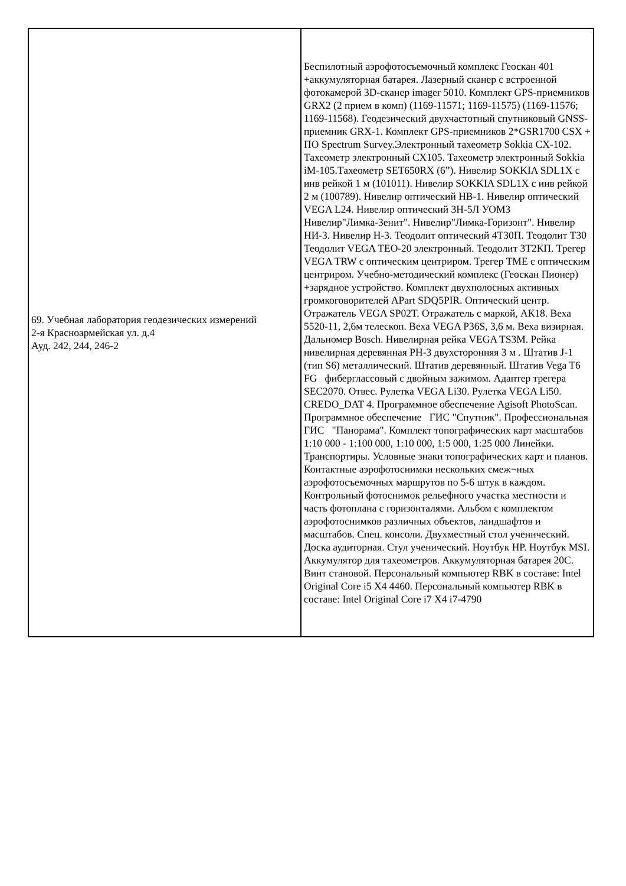| 69. Учебная лаборатория геодезических измерений 2-я Красноармейская ул. д.4 Ауд. 242, 244, 246-2 | Беспилотный аэрофотосъемочный комплекс Геоскан 401 +аккумуляторная батарея. Лазерный сканер с встроенной фотокамерой 3D-сканер imager 5010. Комплект GPS-приемников GRX2 (2 прием в комп) (1169-11571; 1169-11575) (1169-11576; 1169-11568). Геодезический двухчастотный спутниковый GNSS-приемник GRX-1. Комплект GPS-приемников 2*GSR1700 CSX + ПО Spectrum Survey.Электронный тахеометр Sokkia CX-102. Тахеометр электронный CX105. Тахеометр электронный Sokkia iM-105.Тахеометр SET650RX (6”). Нивелир SOKKIA SDL1X с инв рейкой 1 м (101011). Нивелир SOKKIA SDL1X с инв рейкой 2 м (100789). Нивелир оптический НВ-1. Нивелир оптический VEGA L24. Нивелир оптический 3Н-5Л УОМЗ Нивелир"Лимка-Зенит". Нивелир"Лимка-Горизонт". Нивелир НИ-3. Нивелир Н-3. Теодолит оптический 4Т30П. Теодолит Т30 Теодолит VEGA TEO-20 электронный. Теодолит 3Т2КП. Трегер VEGA TRW с оптическим центриром. Трегер ТМЕ с оптическим центриром. Учебно-методический комплекс (Геоскан Пионер) +зарядное устройство. Комплект двухполосных активных громкоговорителей APart SDQ5PIR. Оптический центр. Отражатель VEGA SP02T. Отражатель с маркой, АК18. Веха 5520-11, 2,6м телескоп. Веха VEGA P36S, 3,6 м. Веха визирная. Дальномер Bosch. Нивелирная рейка VEGA TS3M. Рейка нивелирная деревянная РН-3 двухсторонняя 3 м . Штатив J-1 (тип S6) металлический. Штатив деревянный. Штатив Vega T6 FG фиберглассовый с двойным зажимом. Адаптер трегера SEC2070. Отвес. Рулетка VEGA Li30. Рулетка VEGA Li50. CREDO_DAT 4. Программное обеспечение Agisoft PhotoScan. Программное обеспечение ГИС "Спутник". Профессиональная ГИС "Панорама". Комплект топографических карт масштабов 1:10 000 - 1:100 000, 1:10 000, 1:5 000, 1:25 000 Линейки. Транспортиры. Условные знаки топографических карт и планов. Контактные аэрофотоснимки нескольких смеж¬ных аэрофотосъемочных маршрутов по 5-6 штук в каждом. Контрольный фотоснимок рельефного участка местности и часть фотоплана с горизонталями. Альбом с комплектом аэрофотоснимков различных объектов, ландшафтов и масштабов. Спец. консоли. Двухместный стол ученический. Доска аудиторная. Стул ученический. Ноутбук HP. Ноутбук MSI. Аккумулятор для тахеометров. Аккумуляторная батарея 20С. Винт становой. Персональный компьютер RBK в составе: Intel Original Core i5 X4 4460. Персональный компьютер RBK в составе: Intel Original Core i7 X4 i7-4790 |